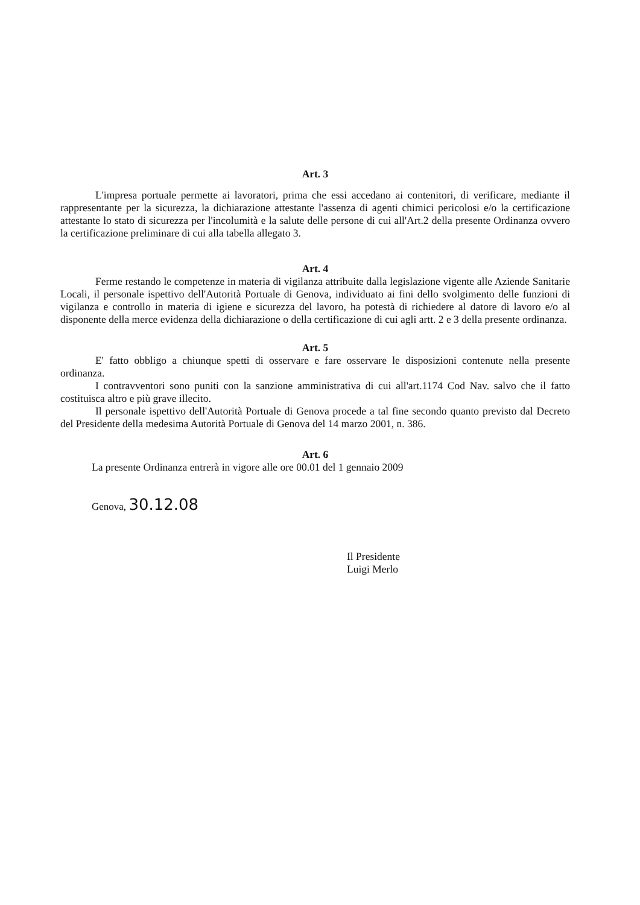Art. 3
L'impresa portuale permette ai lavoratori, prima che essi accedano ai contenitori, di verificare, mediante il rappresentante per la sicurezza, la dichiarazione attestante l'assenza di agenti chimici pericolosi e/o la certificazione attestante lo stato di sicurezza per l'incolumità e la salute delle persone di cui all'Art.2 della presente Ordinanza ovvero la certificazione preliminare di cui alla tabella allegato 3.
Art. 4
Ferme restando le competenze in materia di vigilanza attribuite dalla legislazione vigente alle Aziende Sanitarie Locali, il personale ispettivo dell'Autorità Portuale di Genova, individuato ai fini dello svolgimento delle funzioni di vigilanza e controllo in materia di igiene e sicurezza del lavoro, ha potestà di richiedere al datore di lavoro e/o al disponente della merce evidenza della dichiarazione o della certificazione di cui agli artt. 2 e 3 della presente ordinanza.
Art. 5
E' fatto obbligo a chiunque spetti di osservare e fare osservare le disposizioni contenute nella presente ordinanza.
I contravventori sono puniti con la sanzione amministrativa di cui all'art.1174 Cod Nav. salvo che il fatto costituisca altro e più grave illecito.
Il personale ispettivo dell'Autorità Portuale di Genova procede a tal fine secondo quanto previsto dal Decreto del Presidente della medesima Autorità Portuale di Genova del 14 marzo 2001, n. 386.
Art. 6
La presente Ordinanza entrerà in vigore alle ore 00.01 del 1 gennaio 2009
Genova, 30.12.08
Il Presidente
Luigi Merlo